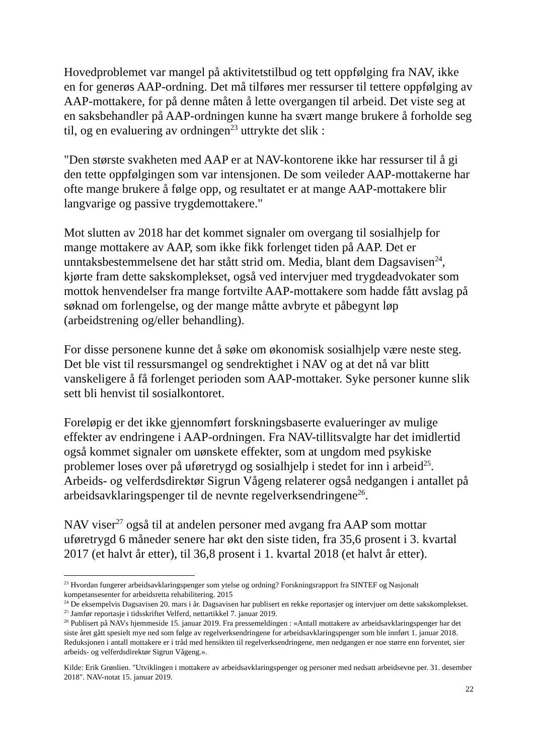Hovedproblemet var mangel på aktivitetstilbud og tett oppfølging fra NAV, ikke en for generøs AAP-ordning. Det må tilføres mer ressurser til tettere oppfølging av AAP-mottakere, for på denne måten å lette overgangen til arbeid. Det viste seg at en saksbehandler på AAP-ordningen kunne ha svært mange brukere å forholde seg til, og en evaluering av ordningen<sup>23</sup> uttrykte det slik :
"Den største svakheten med AAP er at NAV-kontorene ikke har ressurser til å gi den tette oppfølgingen som var intensjonen. De som veileder AAP-mottakerne har ofte mange brukere å følge opp, og resultatet er at mange AAP-mottakere blir langvarige og passive trygdemottakere."
Mot slutten av 2018 har det kommet signaler om overgang til sosialhjelp for mange mottakere av AAP, som ikke fikk forlenget tiden på AAP. Det er unntaksbestemmelsene det har stått strid om. Media, blant dem Dagsavisen<sup>24</sup>, kjørte fram dette sakskomplekset, også ved intervjuer med trygdeadvokater som mottok henvendelser fra mange fortvilte AAP-mottakere som hadde fått avslag på søknad om forlengelse, og der mange måtte avbryte et påbegynt løp (arbeidstrening og/eller behandling).
For disse personene kunne det å søke om økonomisk sosialhjelp være neste steg. Det ble vist til ressursmangel og sendrektighet i NAV og at det nå var blitt vanskeligere å få forlenget perioden som AAP-mottaker. Syke personer kunne slik sett bli henvist til sosialkontoret.
Foreløpig er det ikke gjennomført forskningsbaserte evalueringer av mulige effekter av endringene i AAP-ordningen. Fra NAV-tillitsvalgte har det imidlertid også kommet signaler om uønskete effekter, som at ungdom med psykiske problemer loses over på uføretrygd og sosialhjelp i stedet for inn i arbeid<sup>25</sup>. Arbeids- og velferdsdirektør Sigrun Vågeng relaterer også nedgangen i antallet på arbeidsavklaringspenger til de nevnte regelverksendringene<sup>26</sup>.
NAV viser<sup>27</sup> også til at andelen personer med avgang fra AAP som mottar uføretrygd 6 måneder senere har økt den siste tiden, fra 35,6 prosent i 3. kvartal 2017 (et halvt år etter), til 36,8 prosent i 1. kvartal 2018 (et halvt år etter).
<sup>23</sup> Hvordan fungerer arbeidsavklaringspenger som ytelse og ordning? Forskningsrapport fra SINTEF og Nasjonalt kompetansesenter for arbeidsretta rehabilitering. 2015
<sup>24</sup> De eksempelvis Dagsavisen 20. mars i år. Dagsavisen har publisert en rekke reportasjer og intervjuer om dette sakskomplekset.
<sup>25</sup> Jamfør reportasje i tidsskriftet Velferd, nettartikkel 7. januar 2019.
<sup>26</sup> Publisert på NAVs hjemmeside 15. januar 2019. Fra pressemeldingen : «Antall mottakere av arbeidsavklaringspenger har det siste året gått spesielt mye ned som følge av regelverksendringene for arbeidsavklaringspenger som ble innført 1. januar 2018. Reduksjonen i antall mottakere er i tråd med hensikten til regelverksendringene, men nedgangen er noe større enn forventet, sier arbeids- og velferdsdirektør Sigrun Vågeng.».
Kilde: Erik Grønlien. "Utviklingen i mottakere av arbeidsavklaringspenger og personer med nedsatt arbeidsevne per. 31. desember 2018". NAV-notat 15. januar 2019.
22